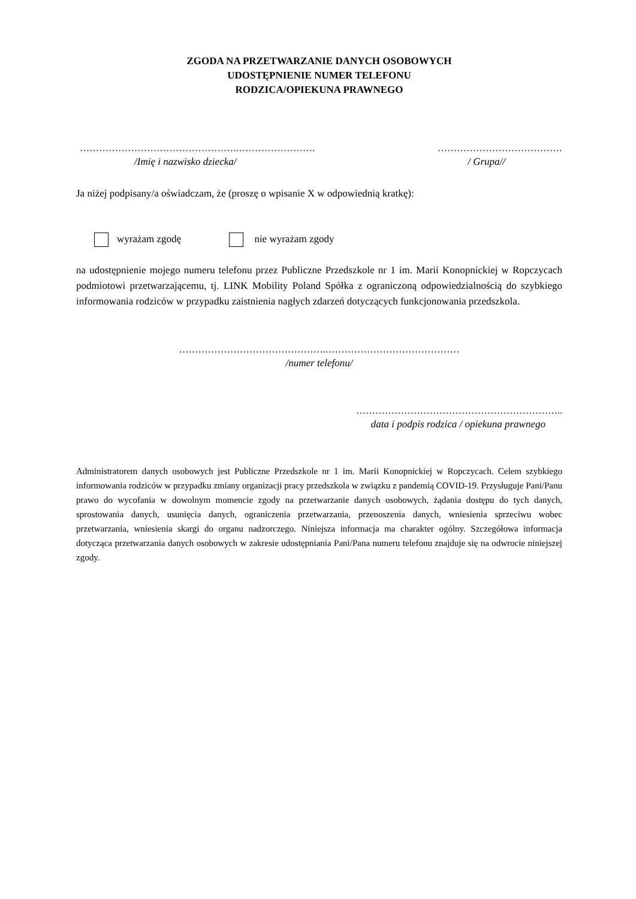ZGODA NA PRZETWARZANIE DANYCH OSOBOWYCH
UDOSTĘPNIENIE NUMER TELEFONU
RODZICA/OPIEKUNA PRAWNEGO
………………………………………….……………………. …………………………………
/Imię i nazwisko dziecka/ / Grupa//
Ja niżej podpisany/a oświadczam, że (proszę o wpisanie X w odpowiednią kratkę):
wyrażam zgodę nie wyrażam zgody
na udostępnienie mojego numeru telefonu przez Publiczne Przedszkole nr 1 im. Marii Konopnickiej w Ropczycach podmiotowi przetwarzającemu, tj. LINK Mobility Poland Spółka z ograniczoną odpowiedzialnością do szybkiego informowania rodziców w przypadku zaistnienia nagłych zdarzeń dotyczących funkcjonowania przedszkola.
……………………………………….……………………………………
/numer telefonu/
………………………………………………………..
data i podpis rodzica / opiekuna prawnego
Administratorem danych osobowych jest Publiczne Przedszkole nr 1 im. Marii Konopnickiej w Ropczycach. Celem szybkiego informowania rodziców w przypadku zmiany organizacji pracy przedszkola w związku z pandemią COVID-19. Przysługuje Pani/Panu prawo do wycofania w dowolnym momencie zgody na przetwarzanie danych osobowych, żądania dostępu do tych danych, sprostowania danych, usunięcia danych, ograniczenia przetwarzania, przenoszenia danych, wniesienia sprzeciwu wobec przetwarzania, wniesienia skargi do organu nadzorczego. Niniejsza informacja ma charakter ogólny. Szczegółowa informacja dotycząca przetwarzania danych osobowych w zakresie udostępniania Pani/Pana numeru telefonu znajduje się na odwrocie niniejszej zgody.